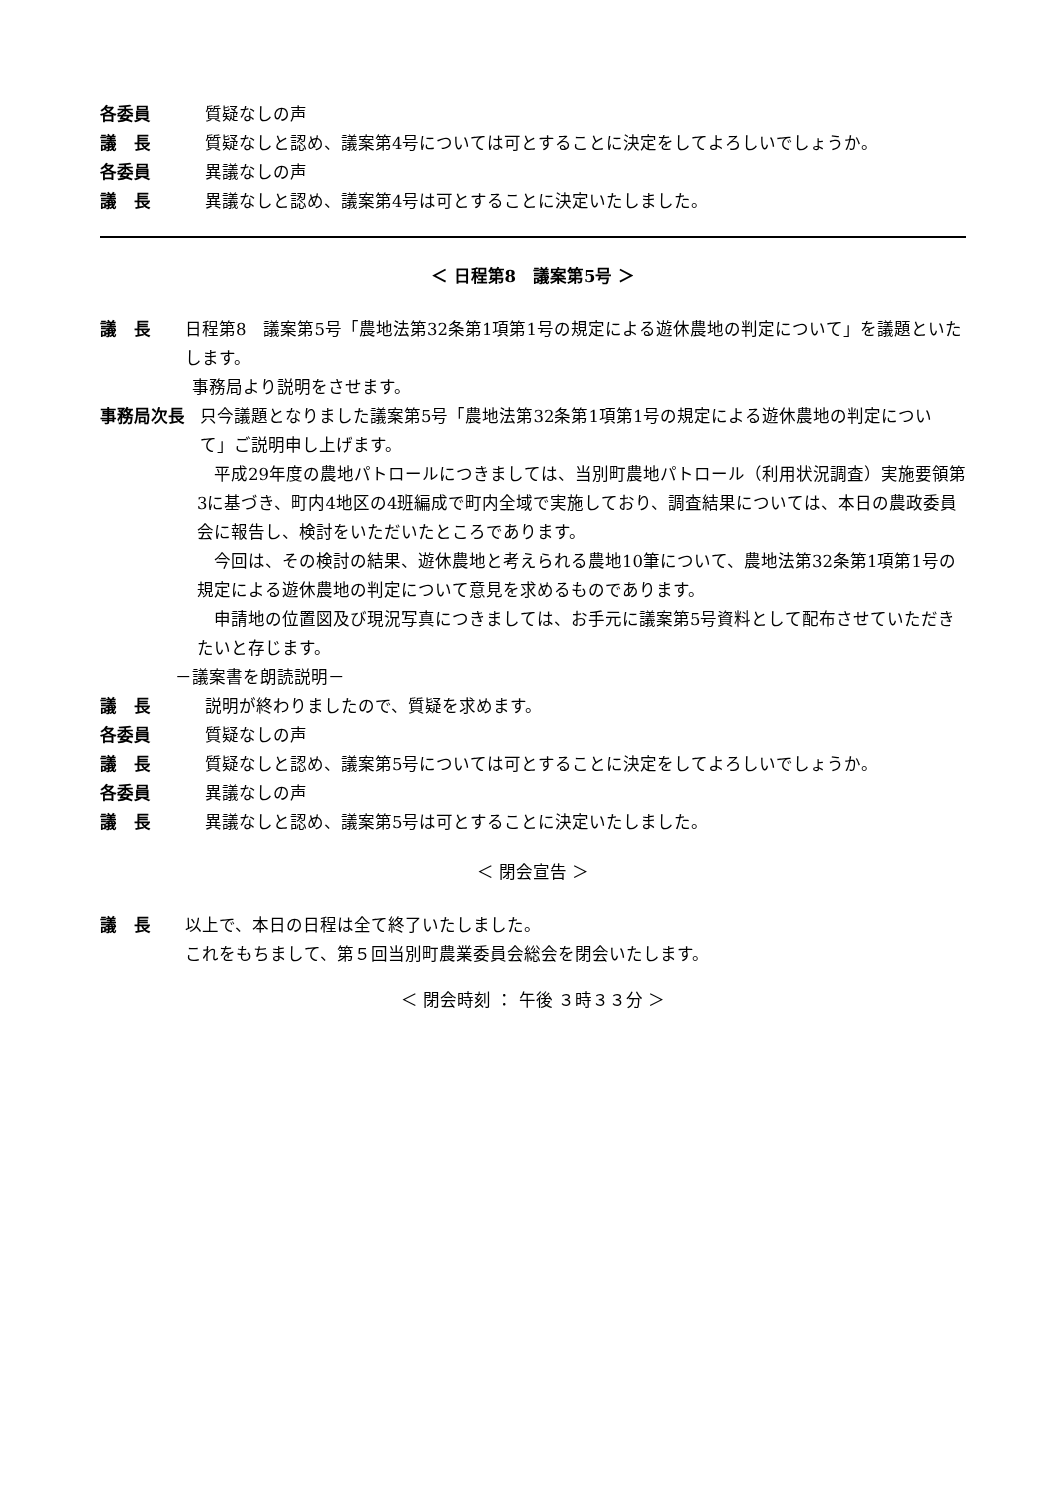各委員 質疑なしの声
議　長 質疑なしと認め、議案第4号については可とすることに決定をしてよろしいでしょうか。
各委員 異議なしの声
議　長 異議なしと認め、議案第4号は可とすることに決定いたしました。
＜ 日程第8　議案第5号 ＞
議　長 日程第8　議案第5号「農地法第32条第1項第1号の規定による遊休農地の判定について」を議題といたします。
事務局より説明をさせます。
事務局次長 只今議題となりました議案第5号「農地法第32条第1項第1号の規定による遊休農地の判定について」ご説明申し上げます。
　平成29年度の農地パトロールにつきましては、当別町農地パトロール（利用状況調査）実施要領第3に基づき、町内4地区の4班編成で町内全域で実施しており、調査結果については、本日の農政委員会に報告し、検討をいただいたところであります。
　今回は、その検討の結果、遊休農地と考えられる農地10筆について、農地法第32条第1項第1号の規定による遊休農地の判定について意見を求めるものであります。
　申請地の位置図及び現況写真につきましては、お手元に議案第5号資料として配布させていただきたいと存じます。
－議案書を朗読説明－
議　長 説明が終わりましたので、質疑を求めます。
各委員 質疑なしの声
議　長 質疑なしと認め、議案第5号については可とすることに決定をしてよろしいでしょうか。
各委員 異議なしの声
議　長 異議なしと認め、議案第5号は可とすることに決定いたしました。
＜ 閉会宣告 ＞
議　長 以上で、本日の日程は全て終了いたしました。
これをもちまして、第５回当別町農業委員会総会を閉会いたします。
＜ 閉会時刻 ： 午後 ３時３３分 ＞